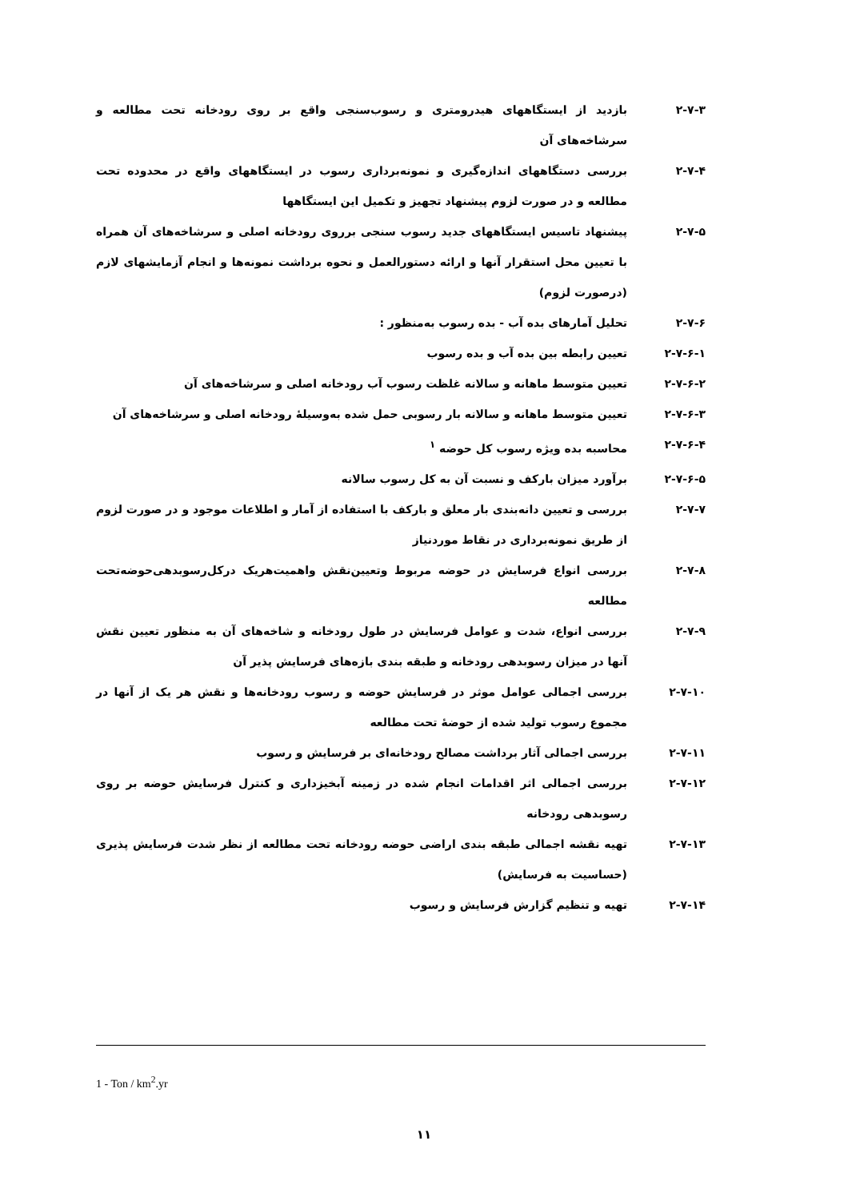۲-۷-۳ بازدید از ایستگاههای هیدرومتری و رسوب‌سنجی واقع بر روی رودخانه تحت مطالعه و سرشاخه‌های آن
۲-۷-۴ بررسی دستگاههای اندازه‌گیری و نمونه‌برداری رسوب در ایستگاههای واقع در محدوده تحت مطالعه و در صورت لزوم پیشنهاد تجهیز و تکمیل این ایستگاهها
۲-۷-۵ پیشنهاد تاسیس ایستگاههای جدید رسوب سنجی برروی رودخانه اصلی و سرشاخه‌های آن همراه با تعیین محل استقرار آنها و ارائه دستورالعمل و نحوه برداشت نمونه‌ها و انجام آزمایشهای لازم (درصورت لزوم)
۲-۷-۶ تحلیل آمارهای بده آب - بده رسوب به‌منظور :
۲-۷-۶-۱ تعیین رابطه بین بده آب و بده رسوب
۲-۷-۶-۲ تعیین متوسط ماهانه و سالانه غلظت رسوب آب رودخانه اصلی و سرشاخه‌های آن
۲-۷-۶-۳ تعیین متوسط ماهانه و سالانه بار رسوبی حمل شده به‌وسیلهٔ رودخانه اصلی و سرشاخه‌های آن
۲-۷-۶-۴ محاسبه بده ویژه رسوب کل حوضه <sup>۱</sup>
۲-۷-۶-۵ برآورد میزان بارکف و نسبت آن به کل رسوب سالانه
۲-۷-۷ بررسی و تعیین دانه‌بندی بار معلق و بارکف با استفاده از آمار و اطلاعات موجود و در صورت لزوم از طریق نمونه‌برداری در نقاط موردنیاز
۲-۷-۸ بررسی انواع فرسایش در حوضه مربوط وتعیین‌نقش واهمیت‌هریک درکل‌رسوبدهی‌حوضه‌تحت مطالعه
۲-۷-۹ بررسی انواع، شدت و عوامل فرسایش در طول رودخانه و شاخه‌های آن به منظور تعیین نقش آنها در میزان رسوبدهی رودخانه و طبقه بندی بازه‌های فرسایش پذیر آن
۲-۷-۱۰ بررسی اجمالی عوامل موثر در فرسایش حوضه و رسوب رودخانه‌ها و نقش هر یک از آنها در مجموع رسوب تولید شده از حوضهٔ تحت مطالعه
۲-۷-۱۱ بررسی اجمالی آثار برداشت مصالح رودخانه‌ای بر فرسایش و رسوب
۲-۷-۱۲ بررسی اجمالی اثر اقدامات انجام شده در زمینه آبخیزداری و کنترل فرسایش حوضه بر روی رسوبدهی رودخانه
۲-۷-۱۳ تهیه نقشه اجمالی طبقه بندی اراضی حوضه رودخانه تحت مطالعه از نظر شدت فرسایش پذیری (حساسیت به فرسایش)
۲-۷-۱۴ تهیه و تنظیم گزارش فرسایش و رسوب
1 - Ton / km<sup>2</sup>.yr
۱۱